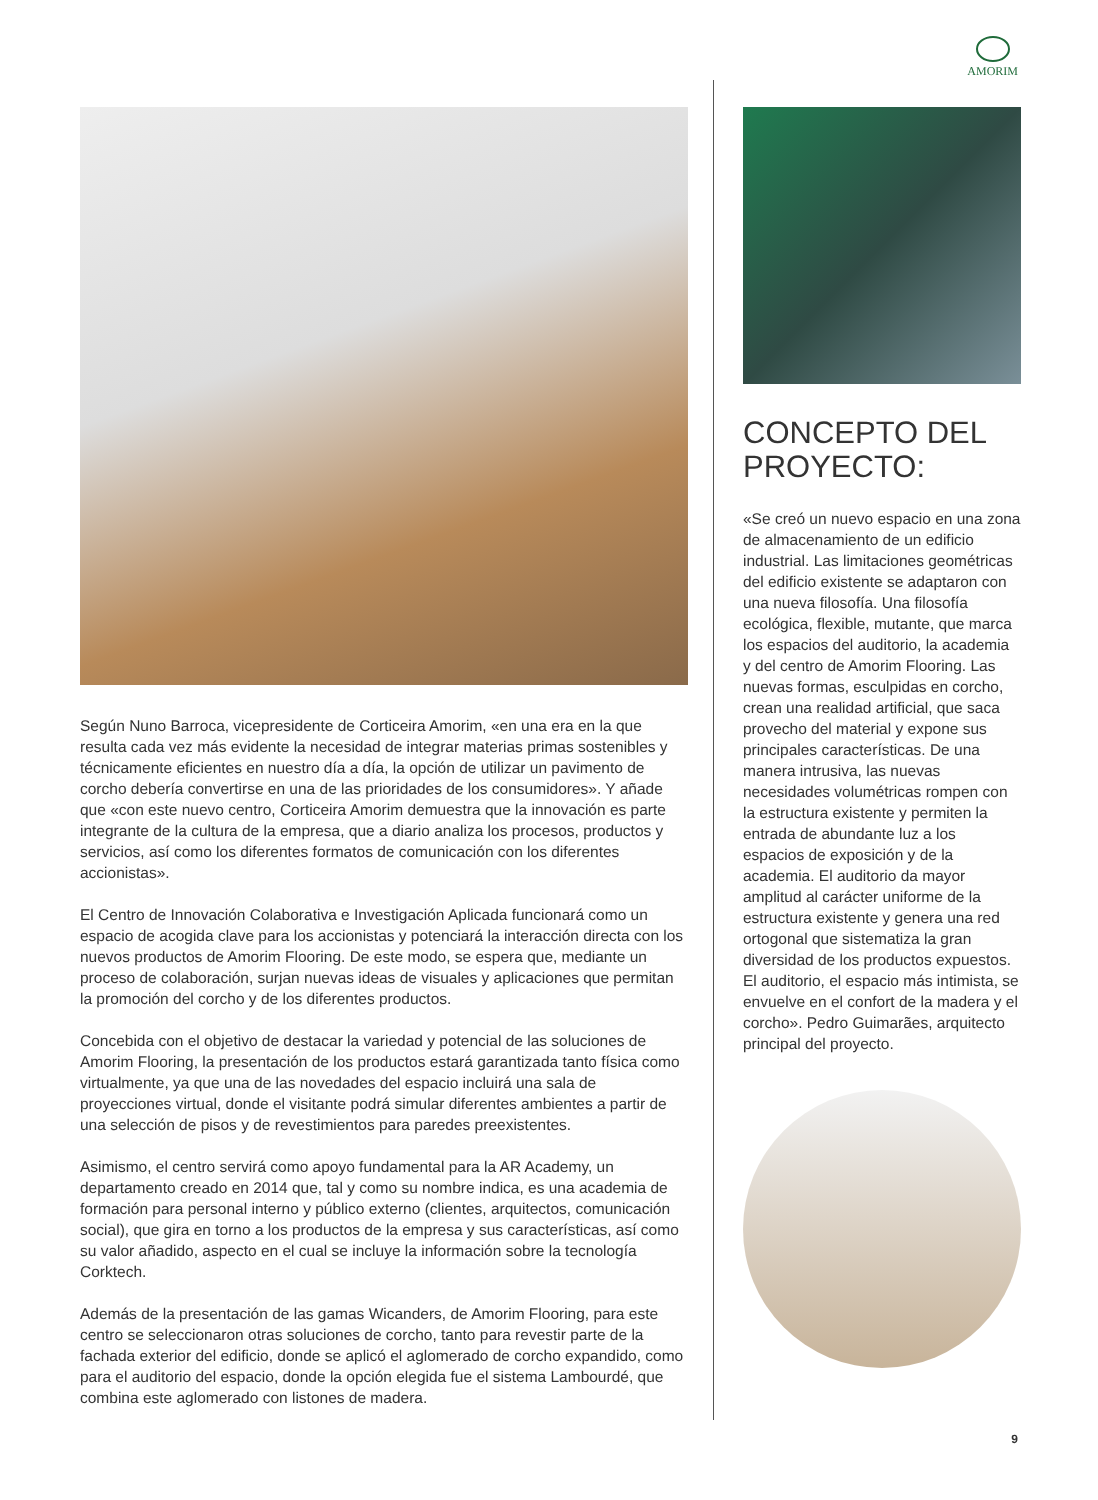AMORIM
Según Nuno Barroca, vicepresidente de Corticeira Amorim, «en una era en la que resulta cada vez más evidente la necesidad de integrar materias primas sostenibles y técnicamente eficientes en nuestro día a día, la opción de utilizar un pavimento de corcho debería convertirse en una de las prioridades de los consumidores». Y añade que «con este nuevo centro, Corticeira Amorim demuestra que la innovación es parte integrante de la cultura de la empresa, que a diario analiza los procesos, productos y servicios, así como los diferentes formatos de comunicación con los diferentes accionistas».
El Centro de Innovación Colaborativa e Investigación Aplicada funcionará como un espacio de acogida clave para los accionistas y potenciará la interacción directa con los nuevos productos de Amorim Flooring. De este modo, se espera que, mediante un proceso de colaboración, surjan nuevas ideas de visuales y aplicaciones que permitan la promoción del corcho y de los diferentes productos.
Concebida con el objetivo de destacar la variedad y potencial de las soluciones de Amorim Flooring, la presentación de los productos estará garantizada tanto física como virtualmente, ya que una de las novedades del espacio incluirá una sala de proyecciones virtual, donde el visitante podrá simular diferentes ambientes a partir de una selección de pisos y de revestimientos para paredes preexistentes.
Asimismo, el centro servirá como apoyo fundamental para la AR Academy, un departamento creado en 2014 que, tal y como su nombre indica, es una academia de formación para personal interno y público externo (clientes, arquitectos, comunicación social), que gira en torno a los productos de la empresa y sus características, así como su valor añadido, aspecto en el cual se incluye la información sobre la tecnología Corktech.
Además de la presentación de las gamas Wicanders, de Amorim Flooring, para este centro se seleccionaron otras soluciones de corcho, tanto para revestir parte de la fachada exterior del edificio, donde se aplicó el aglomerado de corcho expandido, como para el auditorio del espacio, donde la opción elegida fue el sistema Lambourdé, que combina este aglomerado con listones de madera.
CONCEPTO DEL PROYECTO:
«Se creó un nuevo espacio en una zona de almacenamiento de un edificio industrial. Las limitaciones geométricas del edificio existente se adaptaron con una nueva filosofía. Una filosofía ecológica, flexible, mutante, que marca los espacios del auditorio, la academia y del centro de Amorim Flooring. Las nuevas formas, esculpidas en corcho, crean una realidad artificial, que saca provecho del material y expone sus principales características. De una manera intrusiva, las nuevas necesidades volumétricas rompen con la estructura existente y permiten la entrada de abundante luz a los espacios de exposición y de la academia. El auditorio da mayor amplitud al carácter uniforme de la estructura existente y genera una red ortogonal que sistematiza la gran diversidad de los productos expuestos. El auditorio, el espacio más intimista, se envuelve en el confort de la madera y el corcho». Pedro Guimarães, arquitecto principal del proyecto.
9